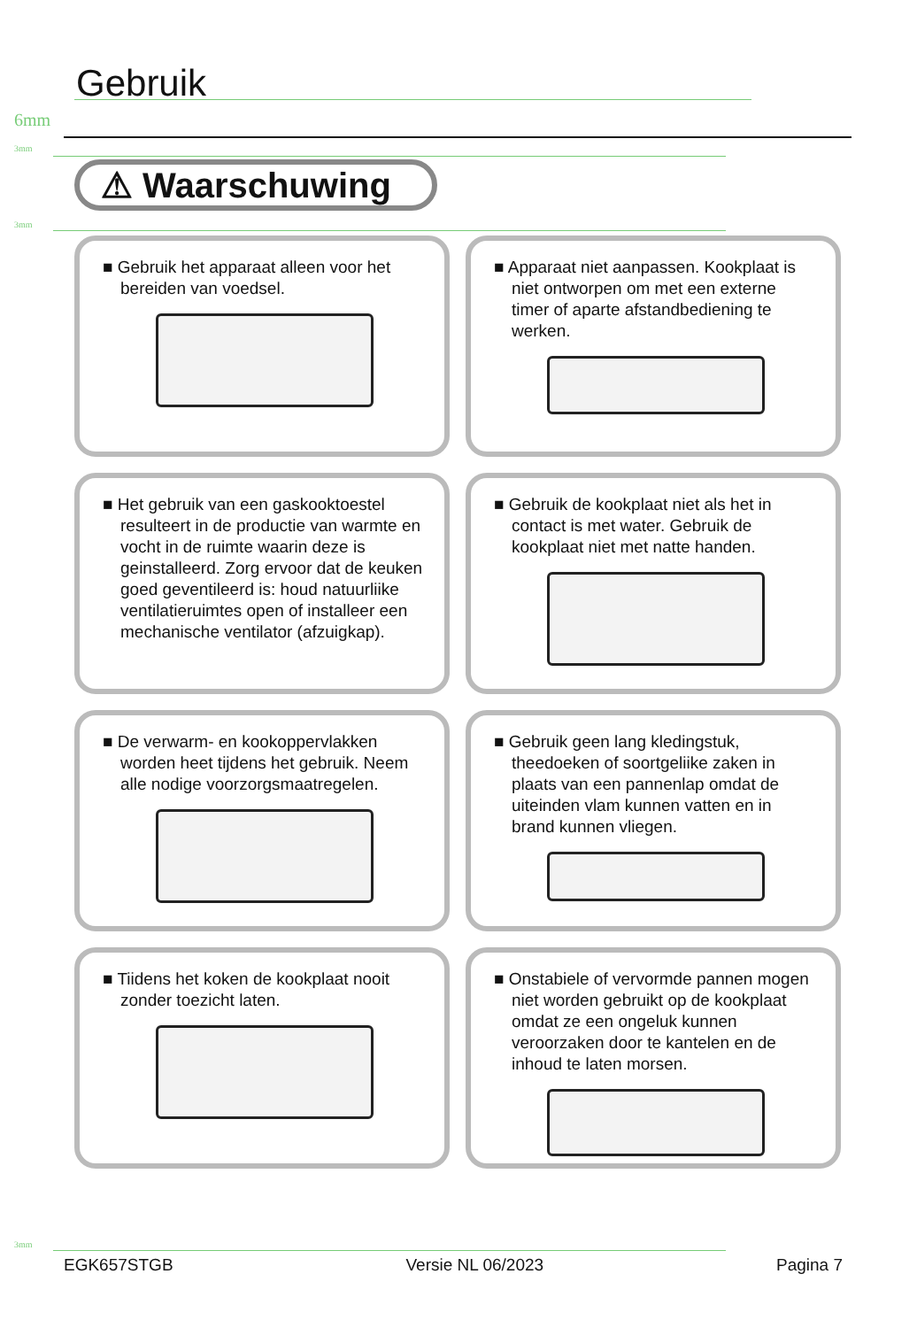Gebruik
6mm
3mm
⚠ Waarschuwing
3mm
■ Gebruik het apparaat alleen voor het bereiden van voedsel.
0°C
■ Apparaat niet aanpassen. Kookplaat is niet ontworpen om met een externe timer of aparte afstandbediening te werken.
■ Het gebruik van een gaskooktoestel resulteert in de productie van warmte en vocht in de ruimte waarin deze is geinstalleerd. Zorg ervoor dat de keuken goed geventileerd is: houd natuurliike ventilatieruimtes open of installeer een mechanische ventilator (afzuigkap).
■ Gebruik de kookplaat niet als het in contact is met water. Gebruik de kookplaat niet met natte handen.
■ De verwarm- en kookoppervlakken worden heet tijdens het gebruik. Neem alle nodige voorzorgsmaatregelen.
■ Gebruik geen lang kledingstuk, theedoeken of soortgeliike zaken in plaats van een pannenlap omdat de uiteinden vlam kunnen vatten en in brand kunnen vliegen.
■ Tiidens het koken de kookplaat nooit zonder toezicht laten.
■ Onstabiele of vervormde pannen mogen niet worden gebruikt op de kookplaat omdat ze een ongeluk kunnen veroorzaken door te kantelen en de inhoud te laten morsen.
3mm
EGK657STGB Versie NL 06/2023 Pagina 7